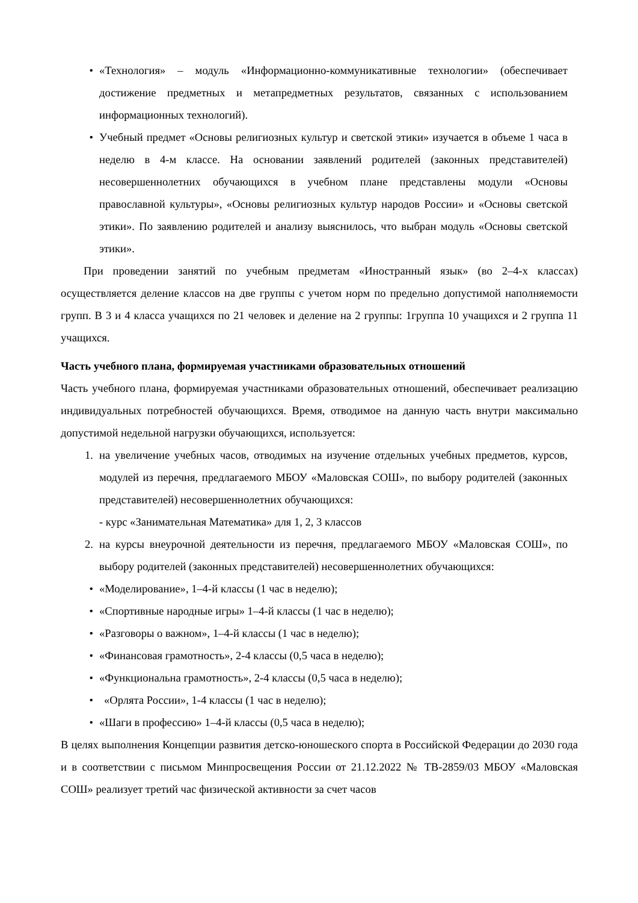• «Технология» – модуль «Информационно-коммуникативные технологии» (обеспечивает достижение предметных и метапредметных результатов, связанных с использованием информационных технологий).
• Учебный предмет «Основы религиозных культур и светской этики» изучается в объеме 1 часа в неделю в 4-м классе. На основании заявлений родителей (законных представителей) несовершеннолетних обучающихся в учебном плане представлены модули «Основы православной культуры», «Основы религиозных культур народов России» и «Основы светской этики». По заявлению родителей и анализу выяснилось, что выбран модуль «Основы светской этики».
При проведении занятий по учебным предметам «Иностранный язык» (во 2–4-х классах) осуществляется деление классов на две группы с учетом норм по предельно допустимой наполняемости групп. В 3 и 4 класса учащихся по 21 человек и деление на 2 группы: 1группа 10 учащихся и 2 группа 11 учащихся.
Часть учебного плана, формируемая участниками образовательных отношений
Часть учебного плана, формируемая участниками образовательных отношений, обеспечивает реализацию индивидуальных потребностей обучающихся. Время, отводимое на данную часть внутри максимально допустимой недельной нагрузки обучающихся, используется:
1. на увеличение учебных часов, отводимых на изучение отдельных учебных предметов, курсов, модулей из перечня, предлагаемого МБОУ «Маловская СОШ», по выбору родителей (законных представителей) несовершеннолетних обучающихся:
- курс «Занимательная Математика» для 1, 2, 3 классов
2. на курсы внеурочной деятельности из перечня, предлагаемого МБОУ «Маловская СОШ», по выбору родителей (законных представителей) несовершеннолетних обучающихся:
• «Моделирование», 1–4-й классы (1 час в неделю);
• «Спортивные народные игры» 1–4-й классы (1 час в неделю);
• «Разговоры о важном», 1–4-й классы (1 час в неделю);
• «Финансовая грамотность», 2-4 классы (0,5 часа в неделю);
• «Функциональна грамотность», 2-4 классы (0,5 часа в неделю);
• «Орлята России», 1-4 классы (1 час в неделю);
• «Шаги в профессию» 1–4-й классы (0,5 часа в неделю);
В целях выполнения Концепции развития детско-юношеского спорта в Российской Федерации до 2030 года и в соответствии с письмом Минпросвещения России от 21.12.2022 № ТВ-2859/03 МБОУ «Маловская СОШ» реализует третий час физической активности за счет часов